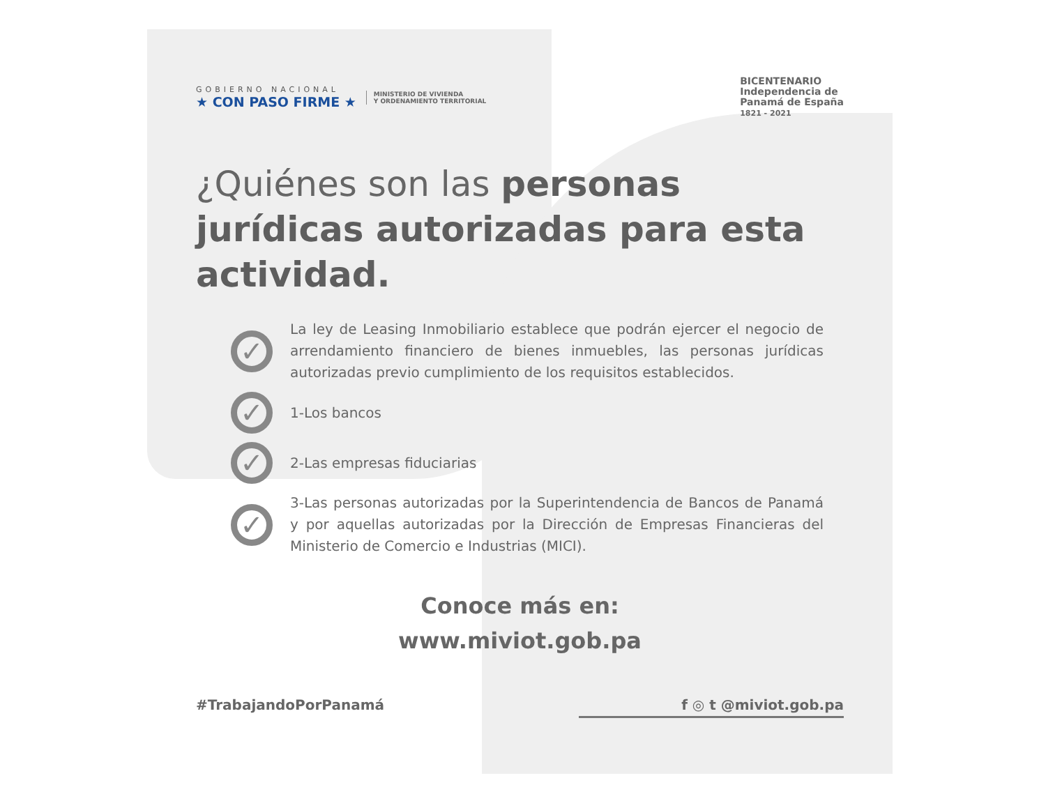GOBIERNO NACIONAL
★ CON PASO FIRME ★
MINISTERIO DE VIVIENDA
Y ORDENAMIENTO TERRITORIAL
BICENTENARIO
Independencia de
Panamá de España
1821 - 2021
¿Quiénes son las personas jurídicas autorizadas para esta actividad.
✓
La ley de Leasing Inmobiliario establece que podrán ejercer el negocio de arrendamiento financiero de bienes inmuebles, las personas jurídicas autorizadas previo cumplimiento de los requisitos establecidos.
✓
1-Los bancos
✓
2-Las empresas fiduciarias
✓
3-Las personas autorizadas por la Superintendencia de Bancos de Panamá y por aquellas autorizadas por la Dirección de Empresas Financieras del Ministerio de Comercio e Industrias (MICI).
Conoce más en:
www.miviot.gob.pa
#TrabajandoPorPanamá f ◎ t @miviot.gob.pa